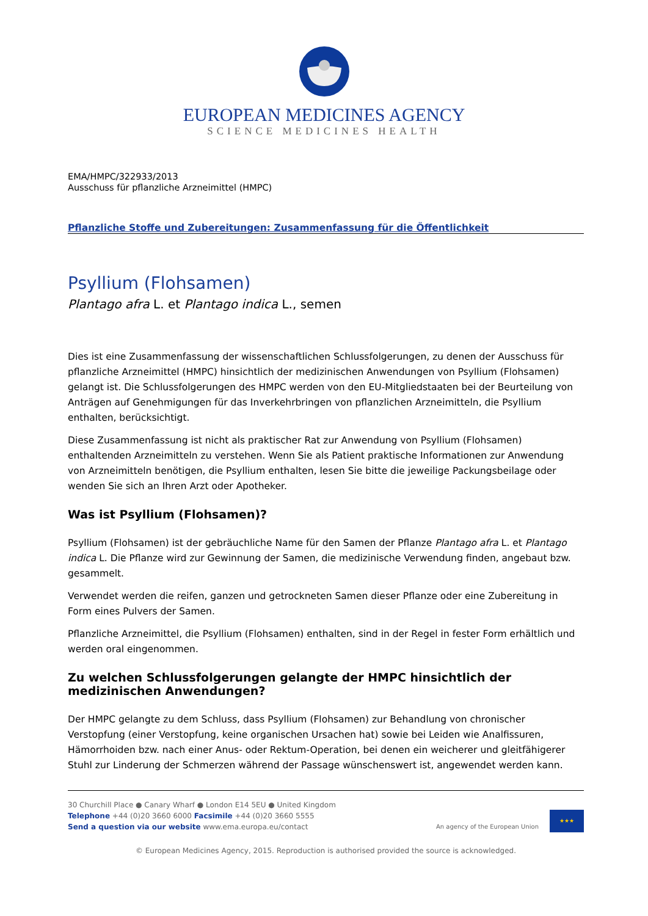EUROPEAN MEDICINES AGENCY
SCIENCE MEDICINES HEALTH
EMA/HMPC/322933/2013
Ausschuss für pflanzliche Arzneimittel (HMPC)
Pflanzliche Stoffe und Zubereitungen: Zusammenfassung für die Öffentlichkeit
Psyllium (Flohsamen)
Plantago afra L. et Plantago indica L., semen
Dies ist eine Zusammenfassung der wissenschaftlichen Schlussfolgerungen, zu denen der Ausschuss für pflanzliche Arzneimittel (HMPC) hinsichtlich der medizinischen Anwendungen von Psyllium (Flohsamen) gelangt ist. Die Schlussfolgerungen des HMPC werden von den EU-Mitgliedstaaten bei der Beurteilung von Anträgen auf Genehmigungen für das Inverkehrbringen von pflanzlichen Arzneimitteln, die Psyllium enthalten, berücksichtigt.
Diese Zusammenfassung ist nicht als praktischer Rat zur Anwendung von Psyllium (Flohsamen) enthaltenden Arzneimitteln zu verstehen. Wenn Sie als Patient praktische Informationen zur Anwendung von Arzneimitteln benötigen, die Psyllium enthalten, lesen Sie bitte die jeweilige Packungsbeilage oder wenden Sie sich an Ihren Arzt oder Apotheker.
Was ist Psyllium (Flohsamen)?
Psyllium (Flohsamen) ist der gebräuchliche Name für den Samen der Pflanze Plantago afra L. et Plantago indica L. Die Pflanze wird zur Gewinnung der Samen, die medizinische Verwendung finden, angebaut bzw. gesammelt.
Verwendet werden die reifen, ganzen und getrockneten Samen dieser Pflanze oder eine Zubereitung in Form eines Pulvers der Samen.
Pflanzliche Arzneimittel, die Psyllium (Flohsamen) enthalten, sind in der Regel in fester Form erhältlich und werden oral eingenommen.
Zu welchen Schlussfolgerungen gelangte der HMPC hinsichtlich der medizinischen Anwendungen?
Der HMPC gelangte zu dem Schluss, dass Psyllium (Flohsamen) zur Behandlung von chronischer Verstopfung (einer Verstopfung, keine organischen Ursachen hat) sowie bei Leiden wie Analfissuren, Hämorrhoiden bzw. nach einer Anus- oder Rektum-Operation, bei denen ein weicherer und gleitfähigerer Stuhl zur Linderung der Schmerzen während der Passage wünschenswert ist, angewendet werden kann.
30 Churchill Place ● Canary Wharf ● London E14 5EU ● United Kingdom
Telephone +44 (0)20 3660 6000 Facsimile +44 (0)20 3660 5555
Send a question via our website www.ema.europa.eu/contact
An agency of the European Union
★★★
© European Medicines Agency, 2015. Reproduction is authorised provided the source is acknowledged.